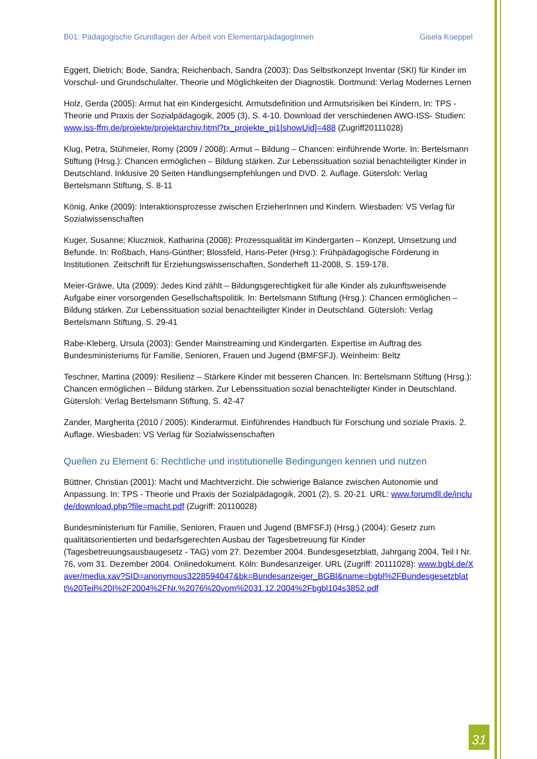B01: Pädagogische Grundlagen der Arbeit von ElementarpädagogInnen Gisela Koeppel
Eggert, Dietrich; Bode, Sandra; Reichenbach, Sandra (2003): Das Selbstkonzept Inventar (SKI) für Kinder im Vorschul- und Grundschulalter. Theorie und Möglichkeiten der Diagnostik. Dortmund: Verlag Modernes Lernen
Holz, Gerda (2005): Armut hat ein Kindergesicht. Armutsdefinition und Armutsrisiken bei Kindern, In: TPS - Theorie und Praxis der Sozialpädagogik, 2005 (3), S. 4-10. Download der verschiedenen AWO-ISS- Studien: www.iss-ffm.de/projekte/projektarchiv.html?tx_projekte_pi1[showUid]=488 (Zugriff20111028)
Klug, Petra, Stühmeier, Romy (2009 / 2008): Armut – Bildung – Chancen: einführende Worte. In: Bertelsmann Stiftung (Hrsg.): Chancen ermöglichen – Bildung stärken. Zur Lebenssituation sozial benachteiligter Kinder in Deutschland. Inklusive 20 Seiten Handlungsempfehlungen und DVD. 2. Auflage. Gütersloh: Verlag Bertelsmann Stiftung, S. 8-11
König, Anke (2009): Interaktionsprozesse zwischen ErzieherInnen und Kindern. Wiesbaden: VS Verlag für Sozialwissenschaften
Kuger, Susanne; Kluczniok, Katharina (2008): Prozessqualität im Kindergarten – Konzept, Umsetzung und Befunde. In: Roßbach, Hans-Günther; Blossfeld, Hans-Peter (Hrsg.): Frühpädagogische Förderung in Institutionen. Zeitschrift für Erziehungswissenschaften, Sonderheft 11-2008, S. 159-178.
Meier-Gräwe, Uta (2009): Jedes Kind zählt – Bildungsgerechtigkeit für alle Kinder als zukunftsweisende Aufgabe einer vorsorgenden Gesellschaftspolitik. In: Bertelsmann Stiftung (Hrsg.): Chancen ermöglichen – Bildung stärken. Zur Lebenssituation sozial benachteiligter Kinder in Deutschland. Gütersloh: Verlag Bertelsmann Stiftung, S. 29-41
Rabe-Kleberg, Ursula (2003): Gender Mainstreaming und Kindergarten. Expertise im Auftrag des Bundesministeriums für Familie, Senioren, Frauen und Jugend (BMFSFJ). Weinheim: Beltz
Teschner, Martina (2009): Resilienz – Stärkere Kinder mit besseren Chancen. In: Bertelsmann Stiftung (Hrsg.): Chancen ermöglichen – Bildung stärken. Zur Lebenssituation sozial benachteiligter Kinder in Deutschland. Gütersloh: Verlag Bertelsmann Stiftung, S. 42-47
Zander, Margherita (2010 / 2005): Kinderarmut. Einführendes Handbuch für Forschung und soziale Praxis. 2. Auflage. Wiesbaden: VS Verlag für Sozialwissenschaften
Quellen zu Element 6: Rechtliche und institutionelle Bedingungen kennen und nutzen
Büttner, Christian (2001): Macht und Machtverzicht. Die schwierige Balance zwischen Autonomie und Anpassung. In: TPS - Theorie und Praxis der Sozialpädagogik, 2001 (2), S. 20-21. URL: www.forumdll.de/include/download.php?file=macht.pdf (Zugriff: 20110028)
Bundesministerium für Familie, Senioren, Frauen und Jugend (BMFSFJ) (Hrsg.) (2004): Gesetz zum qualitätsorientierten und bedarfsgerechten Ausbau der Tagesbetreuung für Kinder (Tagesbetreuungsausbaugesetz - TAG) vom 27. Dezember 2004. Bundesgesetzblatt, Jahrgang 2004, Teil I Nr. 76, vom 31. Dezember 2004. Onlinedokument. Köln: Bundesanzeiger. URL (Zugriff: 20111028): www.bgbl.de/Xaver/media.xav?SID=anonymous3228594047&bk=Bundesanzeiger_BGBl&name=bgbl%2FBundesgesetzblatt%20Teil%20I%2F2004%2FNr.%2076%20vom%2031.12.2004%2Fbgbl104s3852.pdf
31